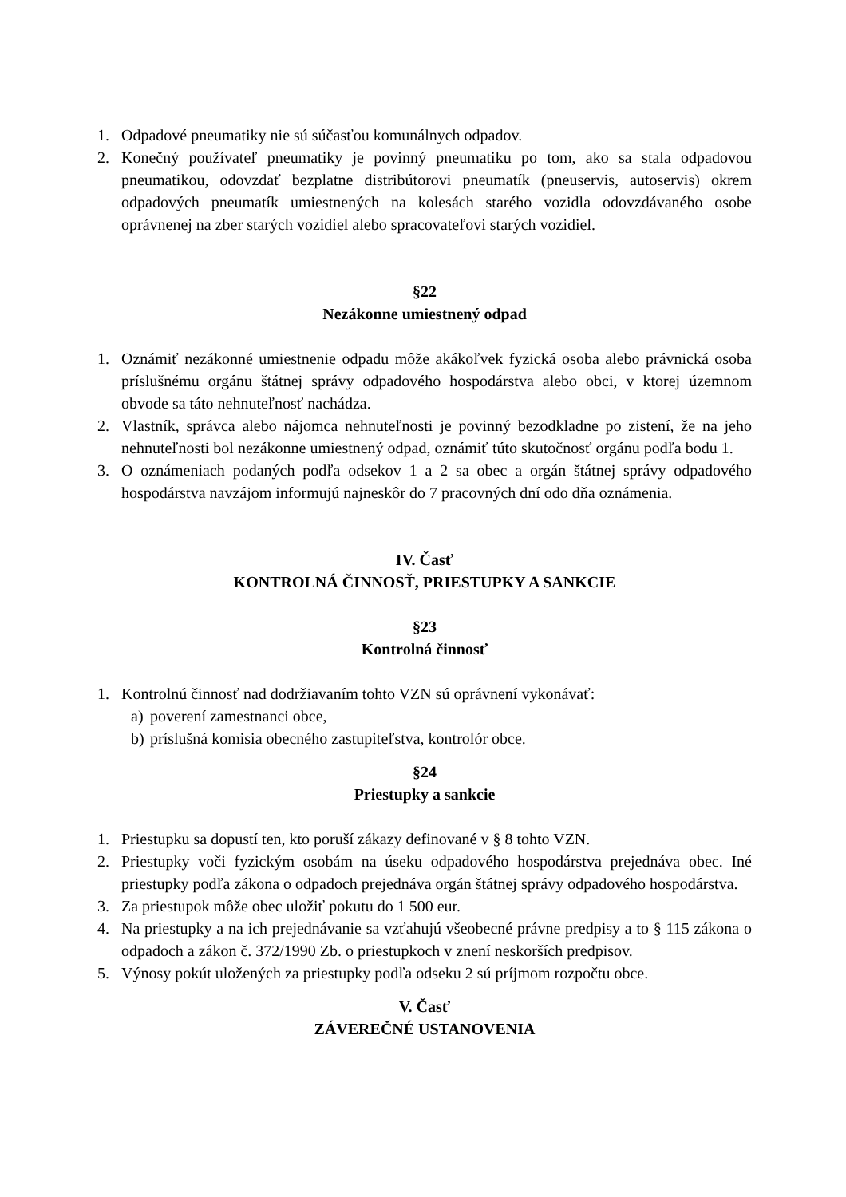1. Odpadové pneumatiky nie sú súčasťou komunálnych odpadov.
2. Konečný používateľ pneumatiky je povinný pneumatiku po tom, ako sa stala odpadovou pneumatikou, odovzdať bezplatne distribútorovi pneumatík (pneuservis, autoservis) okrem odpadových pneumatík umiestnených na kolesách starého vozidla odovzdávaného osobe oprávnenej na zber starých vozidiel alebo spracovateľovi starých vozidiel.
§22
Nezákonne umiestnený odpad
1. Oznámiť nezákonné umiestnenie odpadu môže akákoľvek fyzická osoba alebo právnická osoba príslušnému orgánu štátnej správy odpadového hospodárstva alebo obci, v ktorej územnom obvode sa táto nehnuteľnosť nachádza.
2. Vlastník, správca alebo nájomca nehnuteľnosti je povinný bezodkladne po zistení, že na jeho nehnuteľnosti bol nezákonne umiestnený odpad, oznámiť túto skutočnosť orgánu podľa bodu 1.
3. O oznámeniach podaných podľa odsekov 1 a 2 sa obec a orgán štátnej správy odpadového hospodárstva navzájom informujú najneskôr do 7 pracovných dní odo dňa oznámenia.
IV. Časť
KONTROLNÁ ČINNOSŤ, PRIESTUPKY A SANKCIE
§23
Kontrolná činnosť
1. Kontrolnú činnosť nad dodržiavaním tohto VZN sú oprávnení vykonávať:
a) poverení zamestnanci obce,
b) príslušná komisia obecného zastupiteľstva, kontrolór obce.
§24
Priestupky a sankcie
1. Priestupku sa dopustí ten, kto poruší zákazy definované v § 8 tohto VZN.
2. Priestupky voči fyzickým osobám na úseku odpadového hospodárstva prejednáva obec. Iné priestupky podľa zákona o odpadoch prejednáva orgán štátnej správy odpadového hospodárstva.
3. Za priestupok môže obec uložiť pokutu do 1 500 eur.
4. Na priestupky a na ich prejednávanie sa vzťahujú všeobecné právne predpisy a to § 115 zákona o odpadoch a zákon č. 372/1990 Zb. o priestupkoch v znení neskorších predpisov.
5. Výnosy pokút uložených za priestupky podľa odseku 2 sú príjmom rozpočtu obce.
V. Časť
ZÁVEREČNÉ USTANOVENIA